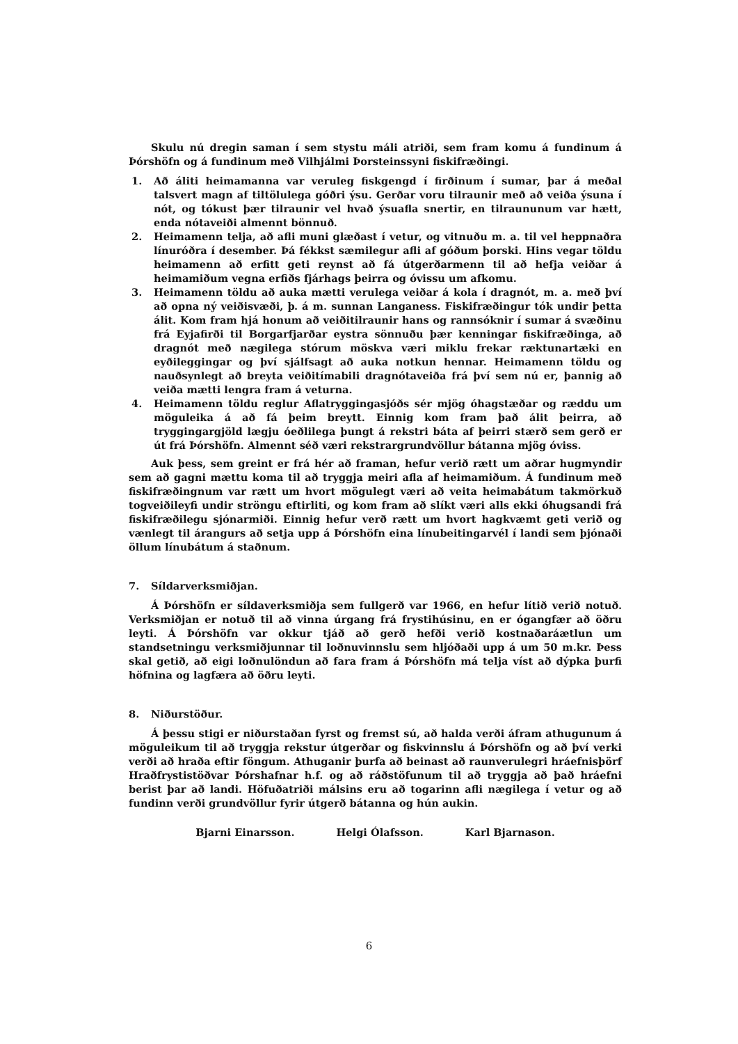Skulu nú dregin saman í sem stystu máli atriði, sem fram komu á fundinum á Þórshöfn og á fundinum með Vilhjálmi Þorsteinssyni fiskifræðingi.
1. Að áliti heimamanna var veruleg fiskgengd í firðinum í sumar, þar á meðal talsvert magn af tiltölulega góðri ýsu. Gerðar voru tilraunir með að veiða ýsuna í nót, og tókust þær tilraunir vel hvað ýsuafla snertir, en tilraununum var hætt, enda nótaveiði almennt bönnuð.
2. Heimamenn telja, að afli muni glæðast í vetur, og vitnuðu m. a. til vel heppnaðra línuróðra í desember. Þá fékkst sæmilegur afli af góðum þorski. Hins vegar töldu heimamenn að erfitt geti reynst að fá útgerðarmenn til að hefja veiðar á heimamiðum vegna erfiðs fjárhags þeirra og óvissu um afkomu.
3. Heimamenn töldu að auka mætti verulega veiðar á kola í dragnót, m. a. með því að opna ný veiðisvæði, þ. á m. sunnan Langaness. Fiskifræðingur tók undir þetta álit. Kom fram hjá honum að veiðitilraunir hans og rannsóknir í sumar á svæðinu frá Eyjafirði til Borgarfjarðar eystra sönnuðu þær kenningar fiskifræðinga, að dragnót með nægilega stórum möskva væri miklu frekar ræktunartæki en eyðileggingar og því sjálfsagt að auka notkun hennar. Heimamenn töldu og nauðsynlegt að breyta veiðitímabili dragnótaveiða frá því sem nú er, þannig að veiða mætti lengra fram á veturna.
4. Heimamenn töldu reglur Aflatryggingasjóðs sér mjög óhagstæðar og ræddu um möguleika á að fá þeim breytt. Einnig kom fram það álit þeirra, að tryggingargjöld lægju óeðlilega þungt á rekstri báta af þeirri stærð sem gerð er út frá Þórshöfn. Almennt séð væri rekstrargrundvöllur bátanna mjög óviss.
Auk þess, sem greint er frá hér að framan, hefur verið rætt um aðrar hugmyndir sem að gagni mættu koma til að tryggja meiri afla af heimamiðum. Á fundinum með fiskifræðingnum var rætt um hvort mögulegt væri að veita heimabátum takmörkuð togveiðileyfi undir ströngu eftirliti, og kom fram að slíkt væri alls ekki óhugsandi frá fiskifræðilegu sjónarmiði. Einnig hefur verð rætt um hvort hagkvæmt geti verið og vænlegt til árangurs að setja upp á Þórshöfn eina línubeitingarvél í landi sem þjónaði öllum línubátum á staðnum.
7. Síldarverksmiðjan.
Á Þórshöfn er síldaverksmiðja sem fullgerð var 1966, en hefur lítið verið notuð. Verksmiðjan er notuð til að vinna úrgang frá frystihúsinu, en er ógangfær að öðru leyti. Á Þórshöfn var okkur tjáð að gerð hefði verið kostnaðaráætlun um standsetningu verksmiðjunnar til loðnuvinnslu sem hljóðaði upp á um 50 m.kr. Þess skal getið, að eigi loðnulöndun að fara fram á Þórshöfn má telja víst að dýpka þurfi höfnina og lagfæra að öðru leyti.
8. Niðurstöður.
Á þessu stigi er niðurstaðan fyrst og fremst sú, að halda verði áfram athugunum á möguleikum til að tryggja rekstur útgerðar og fiskvinnslu á Þórshöfn og að því verki verði að hraða eftir föngum. Athuganir þurfa að beinast að raunverulegri hráefnisþörf Hraðfrystistöðvar Þórshafnar h.f. og að ráðstöfunum til að tryggja að það hráefni berist þar að landi. Höfuðatriði málsins eru að togarinn afli nægilega í vetur og að fundinn verði grundvöllur fyrir útgerð bátanna og hún aukin.
Bjarni Einarsson. Helgi Ólafsson. Karl Bjarnason.
6